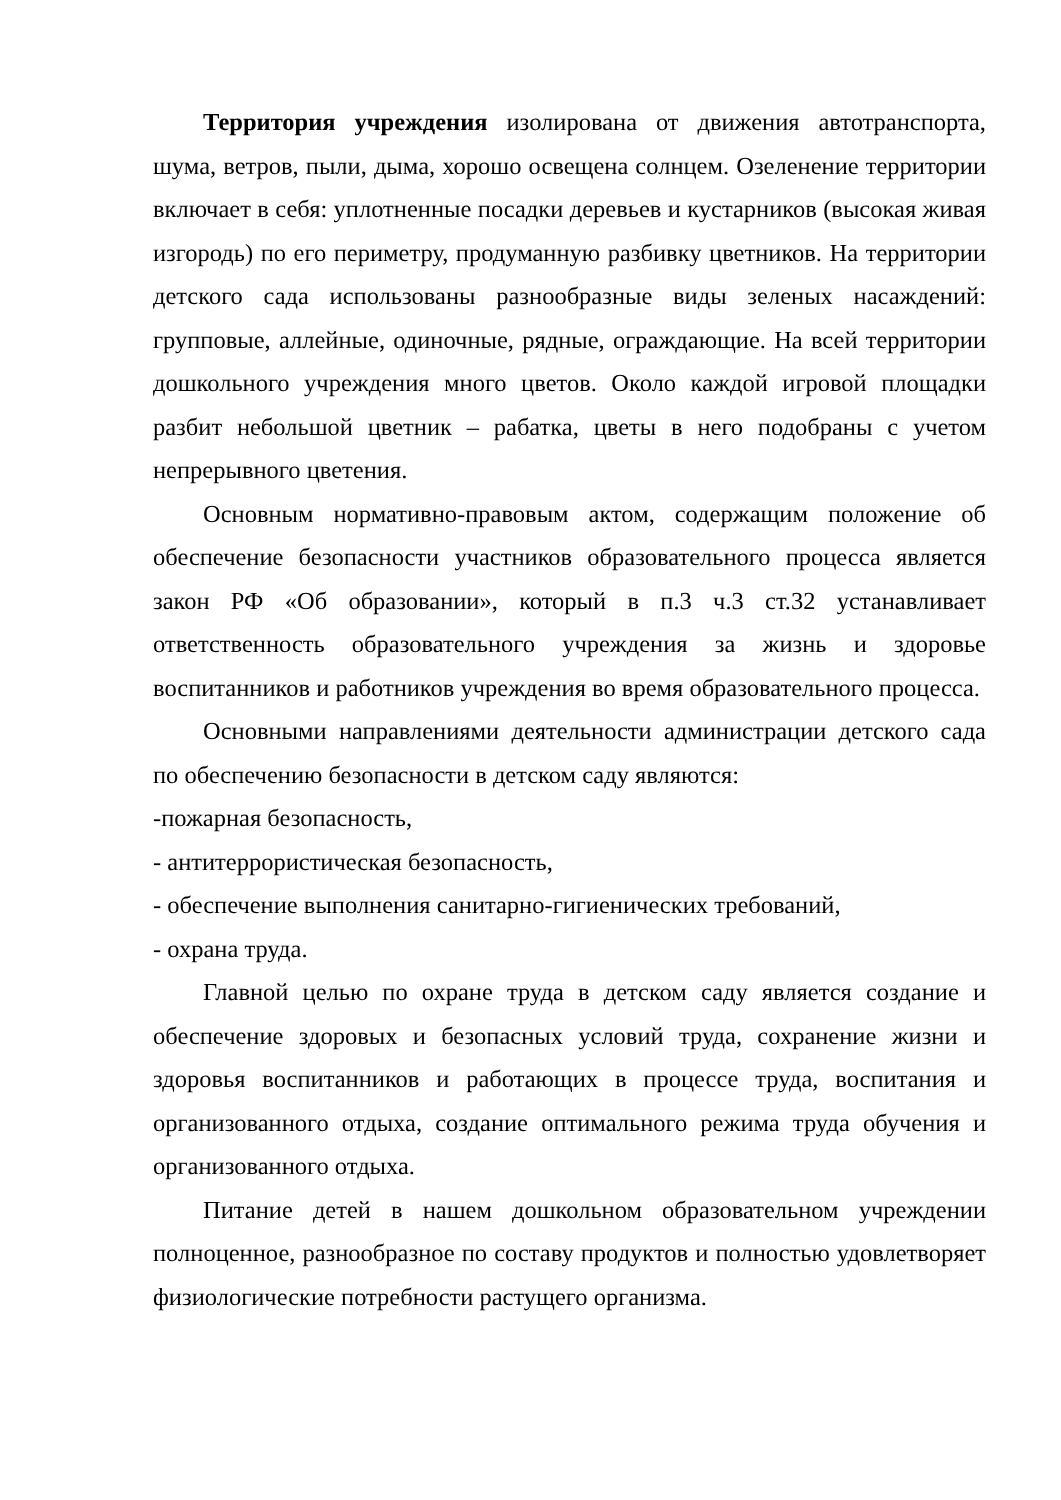Территория учреждения изолирована от движения автотранспорта, шума, ветров, пыли, дыма, хорошо освещена солнцем. Озеленение территории включает в себя: уплотненные посадки деревьев и кустарников (высокая живая изгородь) по его периметру, продуманную разбивку цветников. На территории детского сада использованы разнообразные виды зеленых насаждений: групповые, аллейные, одиночные, рядные, ограждающие. На всей территории дошкольного учреждения много цветов. Около каждой игровой площадки разбит небольшой цветник – рабатка, цветы в него подобраны с учетом непрерывного цветения.
Основным нормативно-правовым актом, содержащим положение об обеспечение безопасности участников образовательного процесса является закон РФ «Об образовании», который в п.3 ч.3 ст.32 устанавливает ответственность образовательного учреждения за жизнь и здоровье воспитанников и работников учреждения во время образовательного процесса.
Основными направлениями деятельности администрации детского сада по обеспечению безопасности в детском саду являются:
-пожарная безопасность,
- антитеррористическая безопасность,
- обеспечение выполнения санитарно-гигиенических требований,
- охрана труда.
Главной целью по охране труда в детском саду является создание и обеспечение здоровых и безопасных условий труда, сохранение жизни и здоровья воспитанников и работающих в процессе труда, воспитания и организованного отдыха, создание оптимального режима труда обучения и организованного отдыха.
Питание детей в нашем дошкольном образовательном учреждении полноценное, разнообразное по составу продуктов и полностью удовлетворяет физиологические потребности растущего организма.